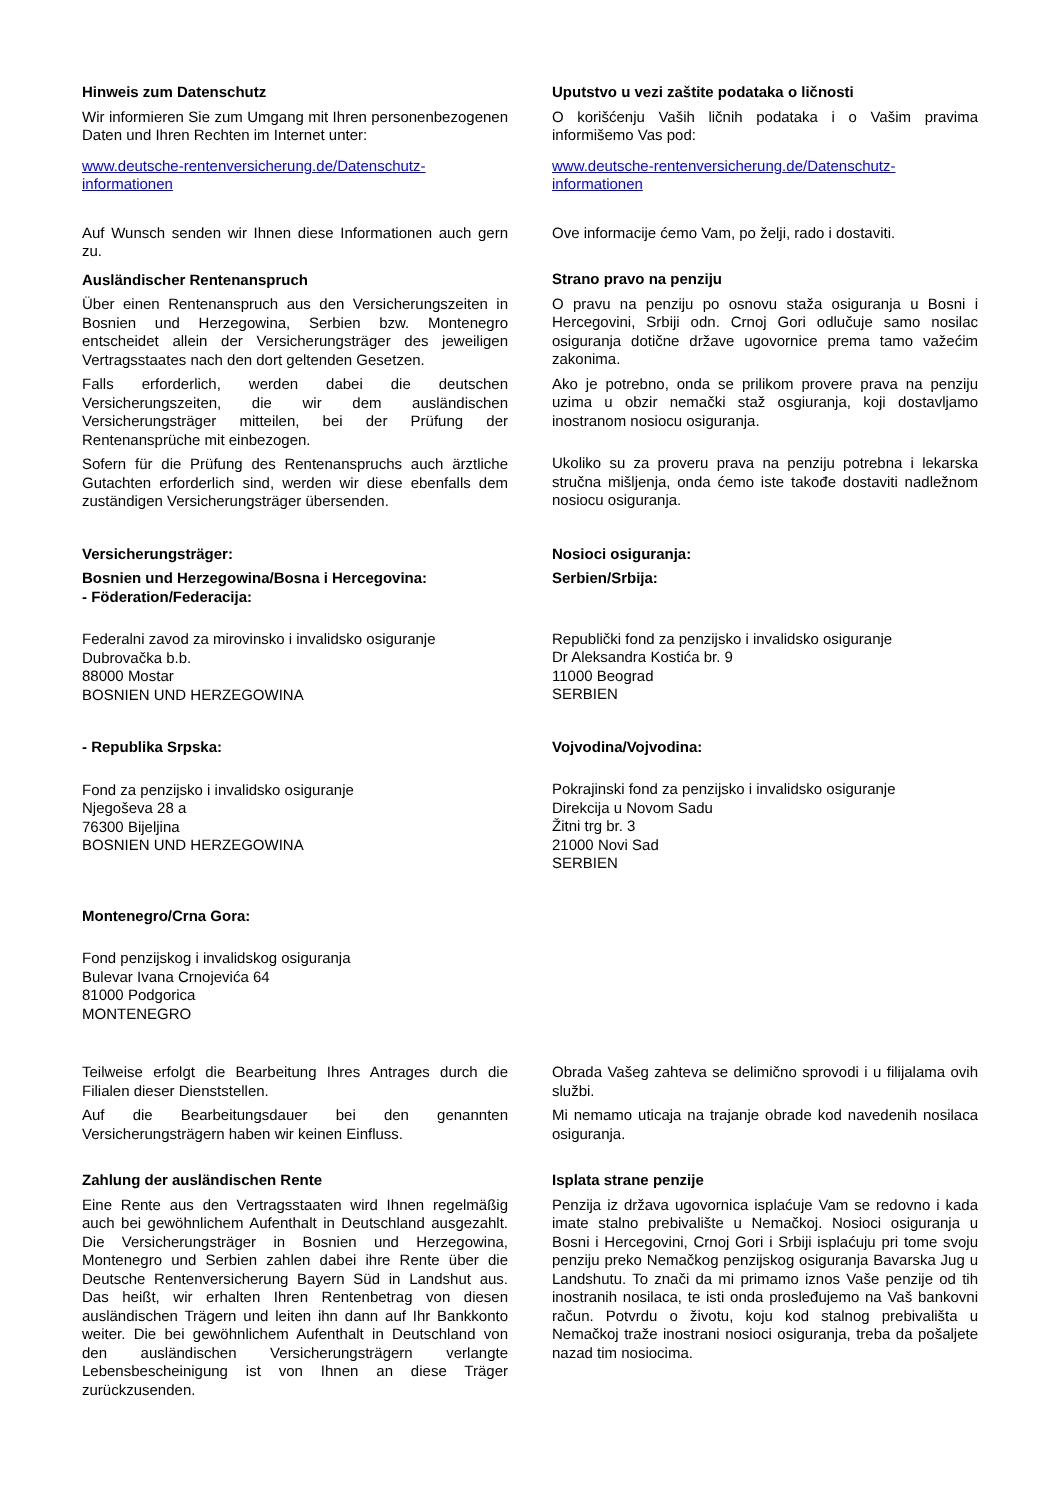Hinweis zum Datenschutz
Wir informieren Sie zum Umgang mit Ihren personenbezogenen Daten und Ihren Rechten im Internet unter:
www.deutsche-rentenversicherung.de/Datenschutz-informationen
Auf Wunsch senden wir Ihnen diese Informationen auch gern zu.
Ausländischer Rentenanspruch
Über einen Rentenanspruch aus den Versicherungszeiten in Bosnien und Herzegowina, Serbien bzw. Montenegro entscheidet allein der Versicherungsträger des jeweiligen Vertragsstaates nach den dort geltenden Gesetzen.
Falls erforderlich, werden dabei die deutschen Versicherungszeiten, die wir dem ausländischen Versicherungsträger mitteilen, bei der Prüfung der Rentenansprüche mit einbezogen.
Sofern für die Prüfung des Rentenanspruchs auch ärztliche Gutachten erforderlich sind, werden wir diese ebenfalls dem zuständigen Versicherungsträger übersenden.
Uputstvo u vezi zaštite podataka o ličnosti
O korišćenju Vaših ličnih podataka i o Vašim pravima informišemo Vas pod:
www.deutsche-rentenversicherung.de/Datenschutz-informationen
Ove informacije ćemo Vam, po želji, rado i dostaviti.
Strano pravo na penziju
O pravu na penziju po osnovu staža osiguranja u Bosni i Hercegovini, Srbiji odn. Crnoj Gori odlučuje samo nosilac osiguranja dotične države ugovornice prema tamo važećim zakonima.
Ako je potrebno, onda se prilikom provere prava na penziju uzima u obzir nemački staž osgiuranja, koji dostavljamo inostranom nosiocu osiguranja.
Ukoliko su za proveru prava na penziju potrebna i lekarska stručna mišljenja, onda ćemo iste takođe dostaviti nadležnom nosiocu osiguranja.
Versicherungsträger:
Bosnien und Herzegowina/Bosna i Hercegovina:
- Föderation/Federacija:
Federalni zavod za mirovinsko i invalidsko osiguranje
Dubrovačka b.b.
88000 Mostar
BOSNIEN UND HERZEGOWINA
- Republika Srpska:
Fond za penzijsko i invalidsko osiguranje
Njegoševa 28 a
76300 Bijeljina
BOSNIEN UND HERZEGOWINA
Montenegro/Crna Gora:
Fond penzijskog i invalidskog osiguranja
Bulevar Ivana Crnojevića 64
81000 Podgorica
MONTENEGRO
Nosioci osiguranja:
Serbien/Srbija:
Republički fond za penzijsko i invalidsko osiguranje
Dr Aleksandra Kostića br. 9
11000 Beograd
SERBIEN
Vojvodina/Vojvodina:
Pokrajinski fond za penzijsko i invalidsko osiguranje
Direkcija u Novom Sadu
Žitni trg br. 3
21000 Novi Sad
SERBIEN
Teilweise erfolgt die Bearbeitung Ihres Antrages durch die Filialen dieser Dienststellen.
Auf die Bearbeitungsdauer bei den genannten Versicherungsträgern haben wir keinen Einfluss.
Zahlung der ausländischen Rente
Eine Rente aus den Vertragsstaaten wird Ihnen regelmäßig auch bei gewöhnlichem Aufenthalt in Deutschland ausgezahlt. Die Versicherungsträger in Bosnien und Herzegowina, Montenegro und Serbien zahlen dabei ihre Rente über die Deutsche Rentenversicherung Bayern Süd in Landshut aus. Das heißt, wir erhalten Ihren Rentenbetrag von diesen ausländischen Trägern und leiten ihn dann auf Ihr Bankkonto weiter. Die bei gewöhnlichem Aufenthalt in Deutschland von den ausländischen Versicherungsträgern verlangte Lebensbescheinigung ist von Ihnen an diese Träger zurückzusenden.
Obrada Vašeg zahteva se delimično sprovodi i u filijalama ovih službi.
Mi nemamo uticaja na trajanje obrade kod navedenih nosilaca osiguranja.
Isplata strane penzije
Penzija iz država ugovornica isplaćuje Vam se redovno i kada imate stalno prebivalište u Nemačkoj. Nosioci osiguranja u Bosni i Hercegovini, Crnoj Gori i Srbiji isplaćuju pri tome svoju penziju preko Nemačkog penzijskog osiguranja Bavarska Jug u Landshutu. To znači da mi primamo iznos Vaše penzije od tih inostranih nosilaca, te isti onda prosleđujemo na Vaš bankovni račun. Potvrdu o životu, koju kod stalnog prebivališta u Nemačkoj traže inostrani nosioci osiguranja, treba da pošaljete nazad tim nosiocima.